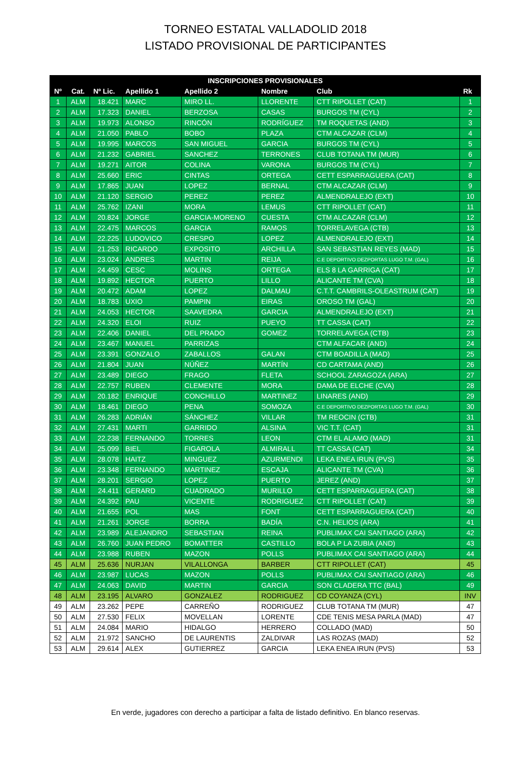TORNEO ESTATAL VALLADOLID 2018
LISTADO PROVISIONAL DE PARTICIPANTES
| INSCRIPCIONES PROVISIONALES | | | | | | | |
| --- | --- | --- | --- | --- | --- | --- | --- |
| Nº | Cat. | Nº Lic. | Apellido 1 | Apellido 2 | Nombre | Club | Rk |
| 1 | ALM | 18.421 | MARC | MIRO LL. | LLORENTE | CTT RIPOLLET (CAT) | 1 |
| 2 | ALM | 17.323 | DANIEL | BERZOSA | CASAS | BURGOS TM (CYL) | 2 |
| 3 | ALM | 19.973 | ALONSO | RINCÓN | RODRÍGUEZ | TM ROQUETAS (AND) | 3 |
| 4 | ALM | 21.050 | PABLO | BOBO | PLAZA | CTM ALCAZAR (CLM) | 4 |
| 5 | ALM | 19.995 | MARCOS | SAN MIGUEL | GARCIA | BURGOS TM (CYL) | 5 |
| 6 | ALM | 21.232 | GABRIEL | SANCHEZ | TERRONES | CLUB TOTANA TM (MUR) | 6 |
| 7 | ALM | 19.271 | AITOR | COLINA | VARONA | BURGOS TM (CYL) | 7 |
| 8 | ALM | 25.660 | ERIC | CINTAS | ORTEGA | CETT ESPARRAGUERA (CAT) | 8 |
| 9 | ALM | 17.865 | JUAN | LOPEZ | BERNAL | CTM ALCAZAR (CLM) | 9 |
| 10 | ALM | 21.120 | SERGIO | PEREZ | PEREZ | ALMENDRALEJO (EXT) | 10 |
| 11 | ALM | 25.762 | IZANI | MORA | LEMUS | CTT RIPOLLET (CAT) | 11 |
| 12 | ALM | 20.824 | JORGE | GARCIA-MORENO | CUESTA | CTM ALCAZAR (CLM) | 12 |
| 13 | ALM | 22.475 | MARCOS | GARCIA | RAMOS | TORRELAVEGA (CTB) | 13 |
| 14 | ALM | 22.225 | LUDOVICO | CRESPO | LOPEZ | ALMENDRALEJO (EXT) | 14 |
| 15 | ALM | 21.253 | RICARDO | EXPOSITO | ARCHILLA | SAN SEBASTIAN REYES (MAD) | 15 |
| 16 | ALM | 23.024 | ANDRES | MARTIN | REIJA | C.E DEPORTIVO DEZPORTAS LUGO T.M. (GAL) | 16 |
| 17 | ALM | 24.459 | CESC | MOLINS | ORTEGA | ELS 8 LA GARRIGA (CAT) | 17 |
| 18 | ALM | 19.892 | HECTOR | PUERTO | LILLO | ALICANTE TM (CVA) | 18 |
| 19 | ALM | 20.472 | ADAM | LOPEZ | DALMAU | C.T.T. CAMBRILS-OLEASTRUM (CAT) | 19 |
| 20 | ALM | 18.783 | UXIO | PAMPIN | EIRAS | OROSO TM (GAL) | 20 |
| 21 | ALM | 24.053 | HECTOR | SAAVEDRA | GARCIA | ALMENDRALEJO (EXT) | 21 |
| 22 | ALM | 24.320 | ELOI | RUIZ | PUEYO | TT CASSA (CAT) | 22 |
| 23 | ALM | 22.406 | DANIEL | DEL PRADO | GOMEZ | TORRELAVEGA (CTB) | 23 |
| 24 | ALM | 23.467 | MANUEL | PARRIZAS | | CTM ALFACAR (AND) | 24 |
| 25 | ALM | 23.391 | GONZALO | ZABALLOS | GALAN | CTM BOADILLA (MAD) | 25 |
| 26 | ALM | 21.804 | JUAN | NÚÑEZ | MARTÍN | CD CARTAMA (AND) | 26 |
| 27 | ALM | 23.489 | DIEGO | FRAGO | FLETA | SCHOOL ZARAGOZA (ARA) | 27 |
| 28 | ALM | 22.757 | RUBEN | CLEMENTE | MORA | DAMA DE ELCHE (CVA) | 28 |
| 29 | ALM | 20.182 | ENRIQUE | CONCHILLO | MARTINEZ | LINARES (AND) | 29 |
| 30 | ALM | 18.461 | DIEGO | PENA | SOMOZA | C.E DEPORTIVO DEZPORTAS LUGO T.M. (GAL) | 30 |
| 31 | ALM | 26.283 | ADRIÁN | SÁNCHEZ | VILLAR | TM REOCIN (CTB) | 31 |
| 32 | ALM | 27.431 | MARTI | GARRIDO | ALSINA | VIC T.T. (CAT) | 31 |
| 33 | ALM | 22.238 | FERNANDO | TORRES | LEON | CTM EL ALAMO (MAD) | 31 |
| 34 | ALM | 25.099 | BIEL | FIGAROLA | ALMIRALL | TT CASSA (CAT) | 34 |
| 35 | ALM | 28.078 | HAITZ | MINGUEZ | AZURMENDI | LEKA ENEA IRUN (PVS) | 35 |
| 36 | ALM | 23.348 | FERNANDO | MARTINEZ | ESCAJA | ALICANTE TM (CVA) | 36 |
| 37 | ALM | 28.201 | SERGIO | LOPEZ | PUERTO | JEREZ (AND) | 37 |
| 38 | ALM | 24.411 | GERARD | CUADRADO | MURILLO | CETT ESPARRAGUERA (CAT) | 38 |
| 39 | ALM | 24.392 | PAU | VICENTE | RODRIGUEZ | CTT RIPOLLET (CAT) | 39 |
| 40 | ALM | 21.655 | POL | MAS | FONT | CETT ESPARRAGUERA (CAT) | 40 |
| 41 | ALM | 21.261 | JORGE | BORRA | BADÍA | C.N. HELIOS (ARA) | 41 |
| 42 | ALM | 23.989 | ALEJANDRO | SEBASTIAN | REINA | PUBLIMAX CAI SANTIAGO (ARA) | 42 |
| 43 | ALM | 26.760 | JUAN PEDRO | BOMATTER | CASTILLO | BOLA P LA ZUBIA (AND) | 43 |
| 44 | ALM | 23.988 | RUBEN | MAZON | POLLS | PUBLIMAX CAI SANTIAGO (ARA) | 44 |
| 45 | ALM | 25.636 | NURJAN | VILALLONGA | BARBER | CTT RIPOLLET (CAT) | 45 |
| 46 | ALM | 23.987 | LUCAS | MAZON | POLLS | PUBLIMAX CAI SANTIAGO (ARA) | 46 |
| 47 | ALM | 24.063 | DAVID | MARTIN | GARCIA | SON CLADERA TTC (BAL) | 49 |
| 48 | ALM | 23.195 | ALVARO | GONZALEZ | RODRIGUEZ | CD COYANZA (CYL) | INV |
| 49 | ALM | 23.262 | PEPE | CARREÑO | RODRIGUEZ | CLUB TOTANA TM (MUR) | 47 |
| 50 | ALM | 27.530 | FELIX | MOVELLAN | LORENTE | CDE TENIS MESA PARLA (MAD) | 47 |
| 51 | ALM | 24.084 | MARIO | HIDALGO | HERRERO | COLLADO (MAD) | 50 |
| 52 | ALM | 21.972 | SANCHO | DE LAURENTIS | ZALDIVAR | LAS ROZAS (MAD) | 52 |
| 53 | ALM | 29.614 | ALEX | GUTIERREZ | GARCIA | LEKA ENEA IRUN (PVS) | 53 |
En verde, jugadores con derecho a participar a falta de listado definitivo. En blanco reservas.